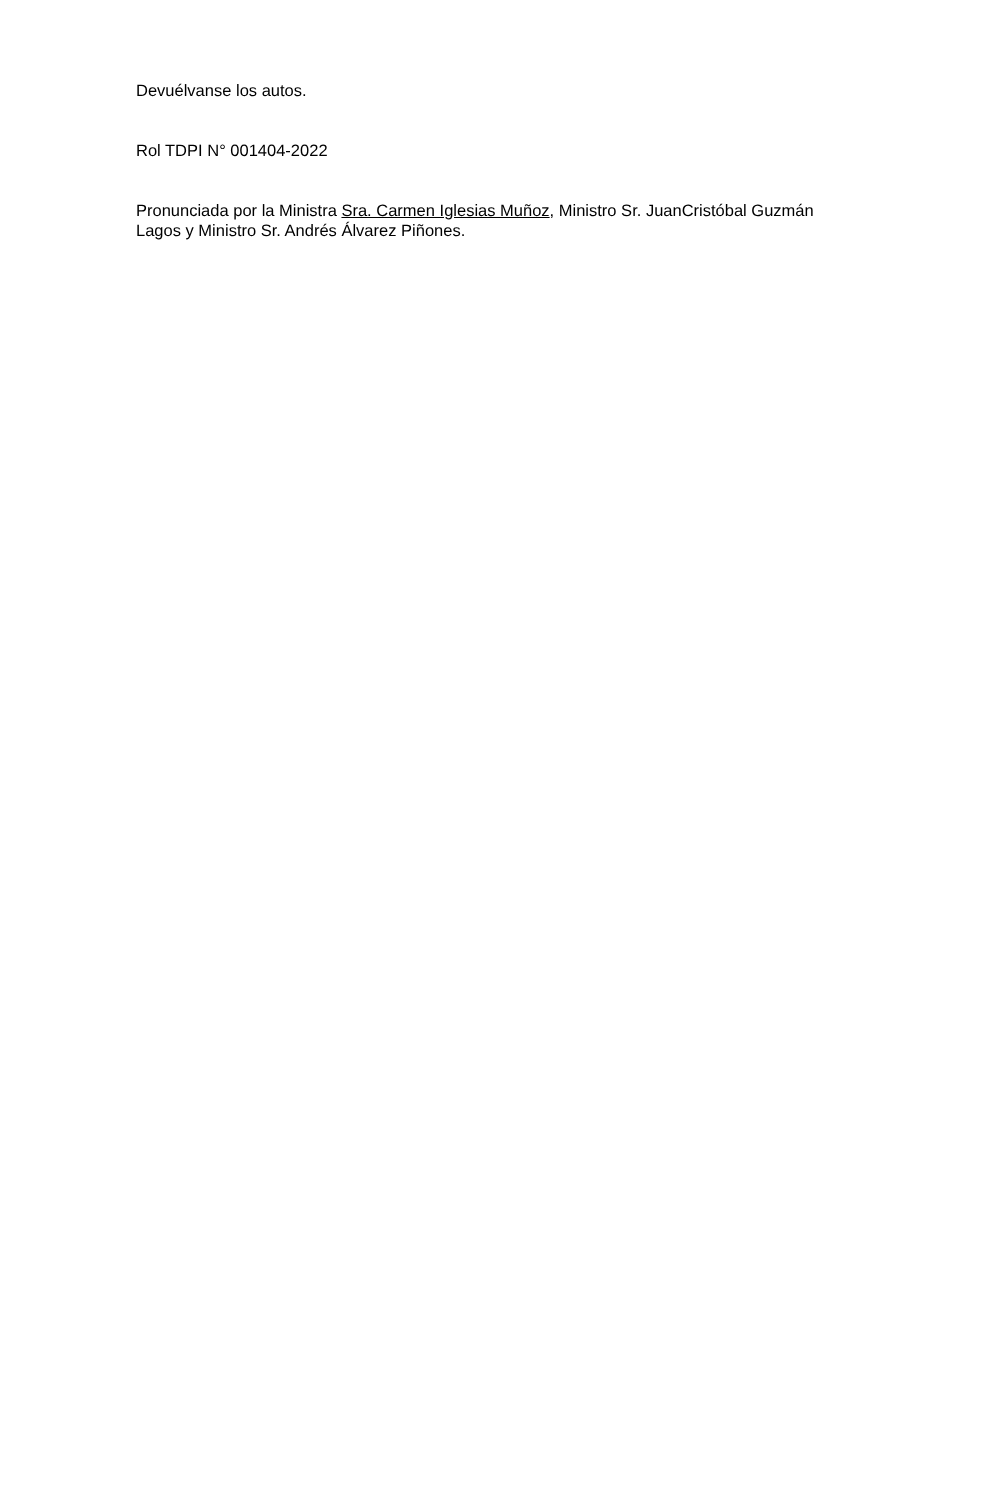Devuélvanse los autos.
Rol TDPI N° 001404-2022
Pronunciada por la Ministra Sra. Carmen Iglesias Muñoz, Ministro Sr. JuanCristóbal Guzmán Lagos y Ministro Sr. Andrés Álvarez Piñones.